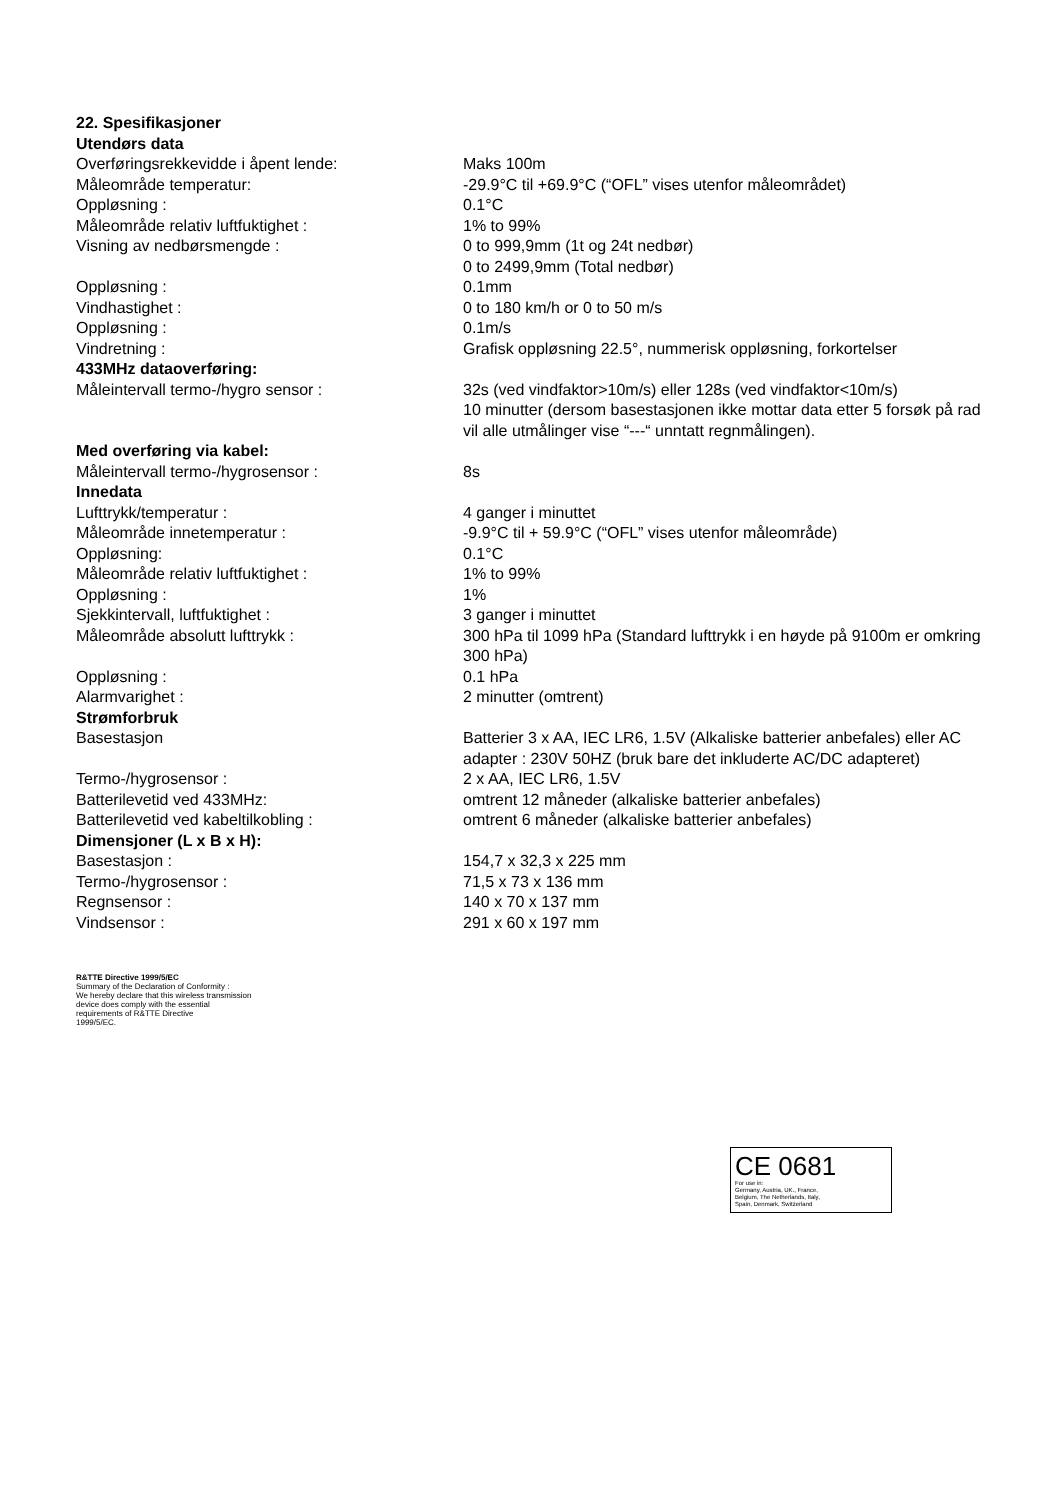| 22. Spesifikasjoner | |
| Utendørs data | |
| Overføringsrekkevidde i åpent lende: | Maks 100m |
| Måleområde temperatur: | -29.9°C til +69.9°C (“OFL” vises utenfor måleområdet) |
| Oppløsning : | 0.1°C |
| Måleområde relativ luftfuktighet : | 1% to 99% |
| Visning av nedbørsmengde : | 0 to 999,9mm (1t og 24t nedbør) 0 to 2499,9mm (Total nedbør) |
| Oppløsning : | 0.1mm |
| Vindhastighet : | 0 to 180 km/h or 0 to 50 m/s |
| Oppløsning : | 0.1m/s |
| Vindretning : | Grafisk oppløsning 22.5°, nummerisk oppløsning, forkortelser |
| 433MHz dataoverføring: | |
| Måleintervall termo-/hygro sensor : | 32s (ved vindfaktor>10m/s) eller 128s (ved vindfaktor<10m/s) 10 minutter (dersom basestasjonen ikke mottar data etter 5 forsøk på rad vil alle utmålinger vise “---“ unntatt regnmålingen). |
| Med overføring via kabel: | |
| Måleintervall termo-/hygrosensor : | 8s |
| Innedata | |
| Lufttrykk/temperatur : | 4 ganger i minuttet |
| Måleområde innetemperatur : | -9.9°C til + 59.9°C (“OFL” vises utenfor måleområde) |
| Oppløsning: | 0.1°C |
| Måleområde relativ luftfuktighet : | 1% to 99% |
| Oppløsning : | 1% |
| Sjekkintervall, luftfuktighet : | 3 ganger i minuttet |
| Måleområde absolutt lufttrykk : | 300 hPa til 1099 hPa (Standard lufttrykk i en høyde på 9100m er omkring 300 hPa) |
| Oppløsning : | 0.1 hPa |
| Alarmvarighet : | 2 minutter (omtrent) |
| Strømforbruk | |
| Basestasjon | Batterier 3 x AA, IEC LR6, 1.5V (Alkaliske batterier anbefales) eller AC adapter : 230V 50HZ (bruk bare det inkluderte AC/DC adapteret) |
| Termo-/hygrosensor : | 2 x AA, IEC LR6, 1.5V |
| Batterilevetid ved 433MHz: | omtrent 12 måneder (alkaliske batterier anbefales) |
| Batterilevetid ved kabeltilkobling : | omtrent 6 måneder (alkaliske batterier anbefales) |
| Dimensjoner (L x B x H): | |
| Basestasjon : | 154,7 x 32,3 x 225 mm |
| Termo-/hygrosensor : | 71,5 x 73 x 136 mm |
| Regnsensor : | 140 x 70 x 137 mm |
| Vindsensor : | 291 x 60 x 197 mm |
R&TTE Directive 1999/5/EC
Summary of the Declaration of Conformity :
We hereby declare that this wireless transmission
device does comply with the essential
requirements of R&TTE Directive
1999/5/EC.
CE 0681
For use in:
Germany, Austria, UK., France,
Belgium, The Netherlands, Italy,
Spain, Denmark, Switzerland